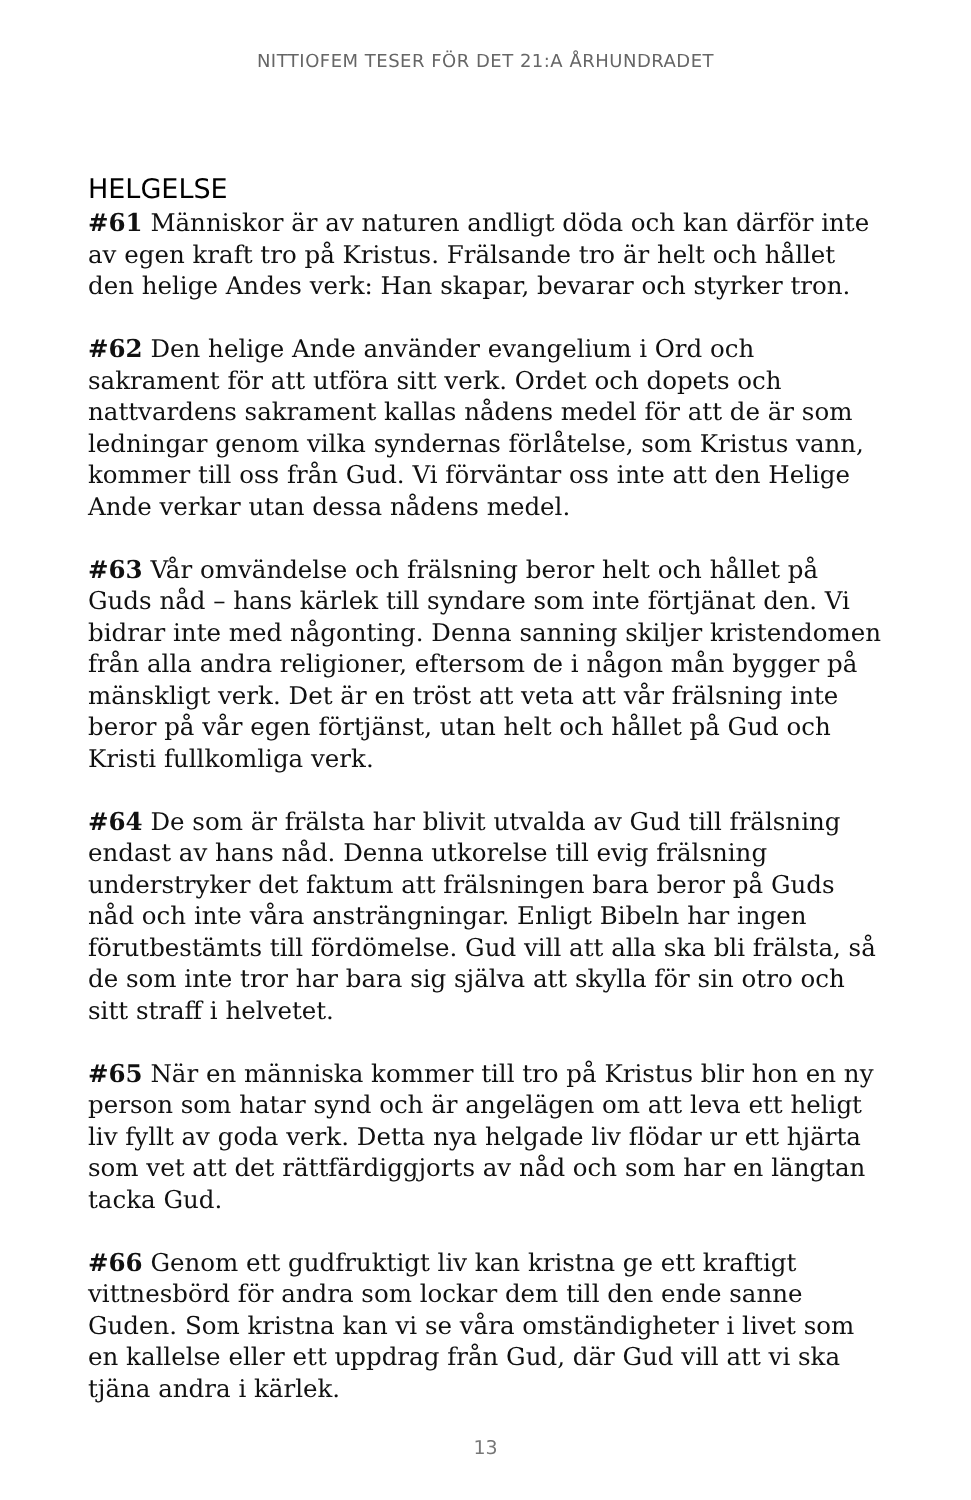NITTIOFEM TESER FÖR DET 21:A ÅRHUNDRADET
HELGELSE
#61 Människor är av naturen andligt döda och kan därför inte av egen kraft tro på Kristus. Frälsande tro är helt och hållet den helige Andes verk: Han skapar, bevarar och styrker tron.
#62 Den helige Ande använder evangelium i Ord och sakrament för att utföra sitt verk. Ordet och dopets och nattvardens sakrament kallas nådens medel för att de är som ledningar genom vilka syndernas förlåtelse, som Kristus vann, kommer till oss från Gud. Vi förväntar oss inte att den Helige Ande verkar utan dessa nådens medel.
#63 Vår omvändelse och frälsning beror helt och hållet på Guds nåd – hans kärlek till syndare som inte förtjänat den. Vi bidrar inte med någonting. Denna sanning skiljer kristendomen från alla andra religioner, eftersom de i någon mån bygger på mänskligt verk. Det är en tröst att veta att vår frälsning inte beror på vår egen förtjänst, utan helt och hållet på Gud och Kristi fullkomliga verk.
#64 De som är frälsta har blivit utvalda av Gud till frälsning endast av hans nåd. Denna utkorelse till evig frälsning understryker det faktum att frälsningen bara beror på Guds nåd och inte våra ansträngningar. Enligt Bibeln har ingen förutbestämts till fördömelse. Gud vill att alla ska bli frälsta, så de som inte tror har bara sig själva att skylla för sin otro och sitt straff i helvetet.
#65 När en människa kommer till tro på Kristus blir hon en ny person som hatar synd och är angelägen om att leva ett heligt liv fyllt av goda verk. Detta nya helgade liv flödar ur ett hjärta som vet att det rättfärdiggjorts av nåd och som har en längtan tacka Gud.
#66 Genom ett gudfruktigt liv kan kristna ge ett kraftigt vittnesbörd för andra som lockar dem till den ende sanne Guden. Som kristna kan vi se våra omständigheter i livet som en kallelse eller ett uppdrag från Gud, där Gud vill att vi ska tjäna andra i kärlek.
13